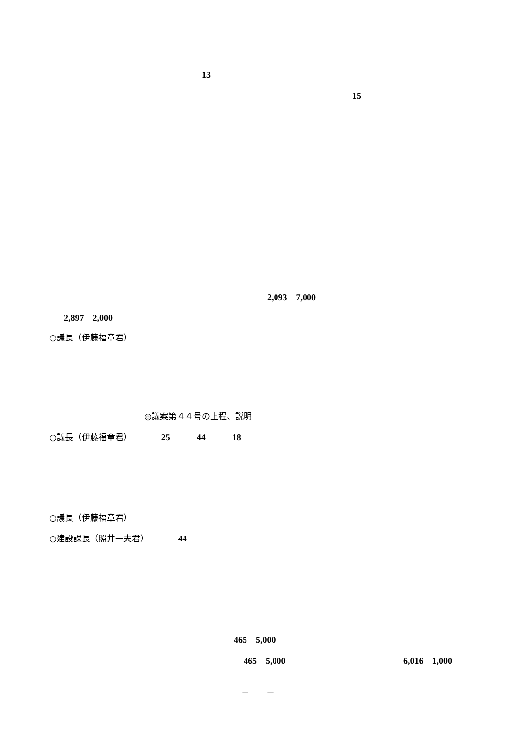13
15
2,093　7,000
2,897　2,000
○議長（伊藤福章君）
◎議案第４４号の上程、説明
○議長（伊藤福章君）　　　　25　　　44　　　18
○議長（伊藤福章君）
○建設課長（照井一夫君）　　　　44
465　5,000
465　5,000
6,016　1,000
－　　－